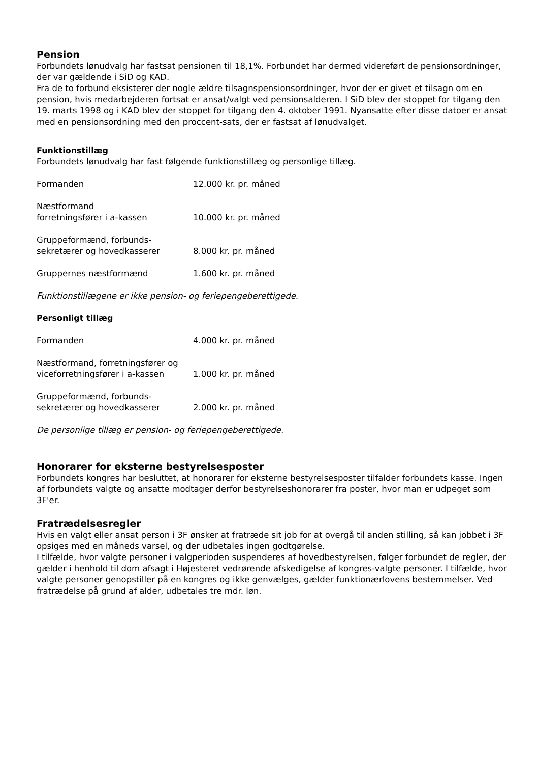Pension
Forbundets lønudvalg har fastsat pensionen til 18,1%. Forbundet har dermed videreført de pensionsordninger, der var gældende i SiD og KAD.
Fra de to forbund eksisterer der nogle ældre tilsagnspensionsordninger, hvor der er givet et tilsagn om en pension, hvis medarbejderen fortsat er ansat/valgt ved pensionsalderen. I SiD blev der stoppet for tilgang den 19. marts 1998 og i KAD blev der stoppet for tilgang den 4. oktober 1991. Nyansatte efter disse datoer er ansat med en pensionsordning med den proccent-sats, der er fastsat af lønudvalget.
Funktionstillæg
Forbundets lønudvalg har fast følgende funktionstillæg og personlige tillæg.
| Formanden | 12.000 kr. pr. måned |
| Næstformand forretningsfører i a-kassen | 10.000 kr. pr. måned |
| Gruppeformænd, forbunds- sekretærer og hovedkasserer | 8.000 kr. pr. måned |
| Gruppernes næstformænd | 1.600 kr. pr. måned |
Funktionstillægene er ikke pension- og feriepengeberettigede.
Personligt tillæg
| Formanden | 4.000 kr. pr. måned |
| Næstformand, forretningsfører og viceforretningsfører i a-kassen | 1.000 kr. pr. måned |
| Gruppeformænd, forbunds- sekretærer og hovedkasserer | 2.000 kr. pr. måned |
De personlige tillæg er pension- og feriepengeberettigede.
Honorarer for eksterne bestyrelsesposter
Forbundets kongres har besluttet, at honorarer for eksterne bestyrelsesposter tilfalder forbundets kasse. Ingen af forbundets valgte og ansatte modtager derfor bestyrelseshonorarer fra poster, hvor man er udpeget som 3F'er.
Fratrædelsesregler
Hvis en valgt eller ansat person i 3F ønsker at fratræde sit job for at overgå til anden stilling, så kan jobbet i 3F opsiges med en måneds varsel, og der udbetales ingen godtgørelse.
I tilfælde, hvor valgte personer i valgperioden suspenderes af hovedbestyrelsen, følger forbundet de regler, der gælder i henhold til dom afsagt i Højesteret vedrørende afskedigelse af kongres-valgte personer. I tilfælde, hvor valgte personer genopstiller på en kongres og ikke genvælges, gælder funktionærlovens bestemmelser. Ved fratrædelse på grund af alder, udbetales tre mdr. løn.